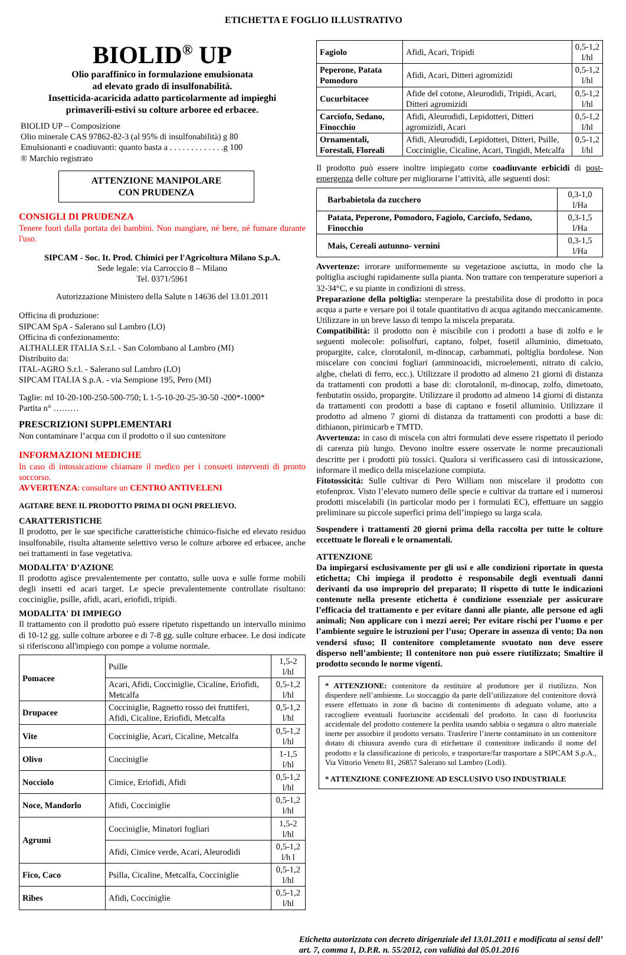ETICHETTA E FOGLIO ILLUSTRATIVO
BIOLID<sup>®</sup> UP
Olio paraffinico in formulazione emulsionata
ad elevato grado di insulfonabilità.
Insetticida-acaricida adatto particolarmente ad impieghi
primaverili-estivi su colture arboree ed erbacee.
BIOLID UP – Composizione
Olio minerale CAS 97862-82-3 (al 95% di insulfonabilità) g 80
Emulsionanti e coadiuvanti: quanto basta a . . . . . . . . . . . . .g 100
® Marchio registrato
ATTENZIONE MANIPOLARE
CON PRUDENZA
CONSIGLI DI PRUDENZA
Tenere fuori dalla portata dei bambini. Non mangiare, né bere, né fumare durante l'uso.
SIPCAM - Soc. It. Prod. Chimici per l'Agricoltura Milano S.p.A.
Sede legale: via Carroccio 8 – Milano
Tel. 0371/5961
Autorizzazione Ministero della Salute n 14636 del 13.01.2011
Officina di produzione:
SIPCAM SpA - Salerano sul Lambro (LO)
Officina di confezionamento:
ALTHALLER ITALIA S.r.l. - San Colombano al Lambro (MI)
Distribuito da:
ITAL-AGRO S.r.l. - Salerano sul Lambro (LO)
SIPCAM ITALIA S.p.A. - via Sempione 195, Pero (MI)
Taglie: ml 10-20-100-250-500-750; L 1-5-10-20-25-30-50 -200*-1000*
Partita n° ………
PRESCRIZIONI SUPPLEMENTARI
Non contaminare l’acqua con il prodotto o il suo contenitore
INFORMAZIONI MEDICHE
In caso di intossicazione chiamare il medico per i consueti interventi di pronto soccorso.
AVVERTENZA: consultare un CENTRO ANTIVELENI
AGITARE BENE IL PRODOTTO PRIMA DI OGNI PRELIEVO.
CARATTERISTICHE
Il prodotto, per le sue specifiche caratteristiche chimico-fisiche ed elevato residuo insulfonabile, risulta altamente selettivo verso le colture arboree ed erbacee, anche nei trattamenti in fase vegetativa.
MODALITA' D’AZIONE
Il prodotto agisce prevalentemente per contatto, sulle uova e sulle forme mobili degli insetti ed acari target. Le specie prevalentemente controllate risultano: cocciniglie, psille, afidi, acari, eriofidi, tripidi.
MODALITA' DI IMPIEGO
Il trattamento con il prodotto può essere ripetuto rispettando un intervallo minimo di 10-12 gg. sulle colture arboree e di 7-8 gg. sulle colture erbacee. Le dosi indicate si riferiscono all'impiego con pompe a volume normale.
| Pomacee | Psille | 1,5-2 l/hl |
| | Acari, Afidi, Cocciniglie, Cicaline, Eriofidi, Metcalfa | 0,5-1,2 l/hl |
| Drupacee | Cocciniglie, Ragnetto rosso dei fruttiferi, Afidi, Cicaline, Eriofidi, Metcalfa | 0,5-1,2 l/hl |
| Vite | Cocciniglie, Acari, Cicaline, Metcalfa | 0,5-1,2 l/hl |
| Olivo | Cocciniglie | 1-1,5 l/hl |
| Nocciolo | Cimice, Eriofidi, Afidi | 0,5-1,2 l/hl |
| Noce, Mandorlo | Afidi, Cocciniglie | 0,5-1,2 l/hl |
| Agrumi | Cocciniglie, Minatori fogliari | 1,5-2 l/hl |
| | Afidi, Cimice verde, Acari, Aleurodidi | 0,5-1,2 l/h l |
| Fico, Caco | Psilla, Cicaline, Metcalfa, Cocciniglie | 0,5-1,2 l/hl |
| Ribes | Afidi, Cocciniglie | 0,5-1,2 l/hl |
| Fagiolo | Afidi, Acari, Tripidi | 0,5-1,2 l/hl |
| Peperone, Patata Pomodoro | Afidi, Acari, Ditteri agromizidi | 0,5-1,2 l/hl |
| Cucurbitacee | Afide del cotone, Aleurodidi, Tripidi, Acari, Ditteri agromizidi | 0,5-1,2 l/hl |
| Carciofo, Sedano, Finocchio | Afidi, Aleurodidi, Lepidotteri, Ditteri agromizidi, Acari | 0,5-1,2 l/hl |
| Ornamentali, Forestali, Floreali | Afidi, Aleurodidi, Lepidotteri, Ditteri, Psille, Cocciniglie, Cicaline, Acari, Tingidi, Metcalfa | 0,5-1,2 l/hl |
Il prodotto può essere inoltre impiegato come coadiuvante erbicidi di post-emergenza delle colture per migliorarne l’attività, alle seguenti dosi:
| Barbabietola da zucchero | 0,3-1,0 l/Ha |
| Patata, Peperone, Pomodoro, Fagiolo, Carciofo, Sedano, Finocchio | 0,3-1,5 l/Ha |
| Mais, Cereali autunno- vernini | 0,3-1,5 l/Ha |
Avvertenze: irrorare uniformemente su vegetazione asciutta, in modo che la poltiglia asciughi rapidamente sulla pianta. Non trattare con temperature superiori a 32-34°C, e su piante in condizioni di stress.
Preparazione della poltiglia: stemperare la prestabilita dose di prodotto in poca acqua a parte e versare poi il totale quantitativo di acqua agitando meccanicamente. Utilizzare in un breve lasso di tempo la miscela preparata.
Compatibilità: il prodotto non è miscibile con i prodotti a base di zolfo e le seguenti molecole: polisolfuri, captano, folpet, fosetil alluminio, dimetoato, propargite, calce, clorotalonil, m-dinocap, carbammati, poltiglia bordolese. Non miscelare con concimi fogliari (amminoacidi, microelementi, nitrato di calcio, alghe, chelati di ferro, ecc.). Utilizzare il prodotto ad almeno 21 giorni di distanza da trattamenti con prodotti a base di: clorotalonil, m-dinocap, zolfo, dimetoato, fenbutatin ossido, propargite. Utilizzare il prodotto ad almeno 14 giorni di distanza da trattamenti con prodotti a base di captano e fosetil alluminio. Utilizzare il prodotto ad almeno 7 giorni di distanza da trattamenti con prodotti a base di: dithianon, pirimicarb e TMTD.
Avvertenza: in caso di miscela con altri formulati deve essere rispettato il periodo di carenza più lungo. Devono inoltre essere osservate le norme precauzionali descritte per i prodotti più tossici. Qualora si verificassero casi di intossicazione, informare il medico della miscelazione compiuta.
Fitotossicità: Sulle cultivar di Pero William non miscelare il prodotto con etofenprox. Visto l’elevato numero delle specie e cultivar da trattare ed i numerosi prodotti miscelabili (in particolar modo per i formulati EC), effettuare un saggio preliminare su piccole superfici prima dell’impiego su larga scala.
Sospendere i trattamenti 20 giorni prima della raccolta per tutte le colture eccettuate le floreali e le ornamentali.
ATTENZIONE
Da impiegarsi esclusivamente per gli usi e alle condizioni riportate in questa etichetta; Chi impiega il prodotto è responsabile degli eventuali danni derivanti da uso improprio del preparato; Il rispetto di tutte le indicazioni contenute nella presente etichetta è condizione essenziale per assicurare l’efficacia del trattamento e per evitare danni alle piante, alle persone ed agli animali; Non applicare con i mezzi aerei; Per evitare rischi per l’uomo e per l’ambiente seguire le istruzioni per l’uso; Operare in assenza di vento; Da non vendersi sfuso; Il contenitore completamente svuotato non deve essere disperso nell’ambiente; Il contenitore non può essere riutilizzato; Smaltire il prodotto secondo le norme vigenti.
* ATTENZIONE: contenitore da restituire al produttore per il riutilizzo. Non disperdere nell’ambiente. Lo stoccaggio da parte dell’utilizzatore del contenitore dovrà essere effettuato in zone di bacino di contenimento di adeguato volume, atto a raccogliere eventuali fuoriuscite accidentali del prodotto. In caso di fuoriuscita accidentale del prodotto contenere la perdita usando sabbia o segatura o altro materiale inerte per assorbire il prodotto versato. Trasferire l’inerte contaminato in un contenitore dotato di chiusura avendo cura di etichettare il contenitore indicando il nome del prodotto e la classificazione di pericolo, e trasportare/far trasportare a SIPCAM S.p.A., Via Vittorio Veneto 81, 26857 Salerano sul Lambro (Lodi).
* ATTENZIONE CONFEZIONE AD ESCLUSIVO USO INDUSTRIALE
Etichetta autorizzata con decreto dirigenziale del 13.01.2011 e modificata ai sensi dell’ art. 7, comma 1, D.P.R. n. 55/2012, con validità dal 05.01.2016